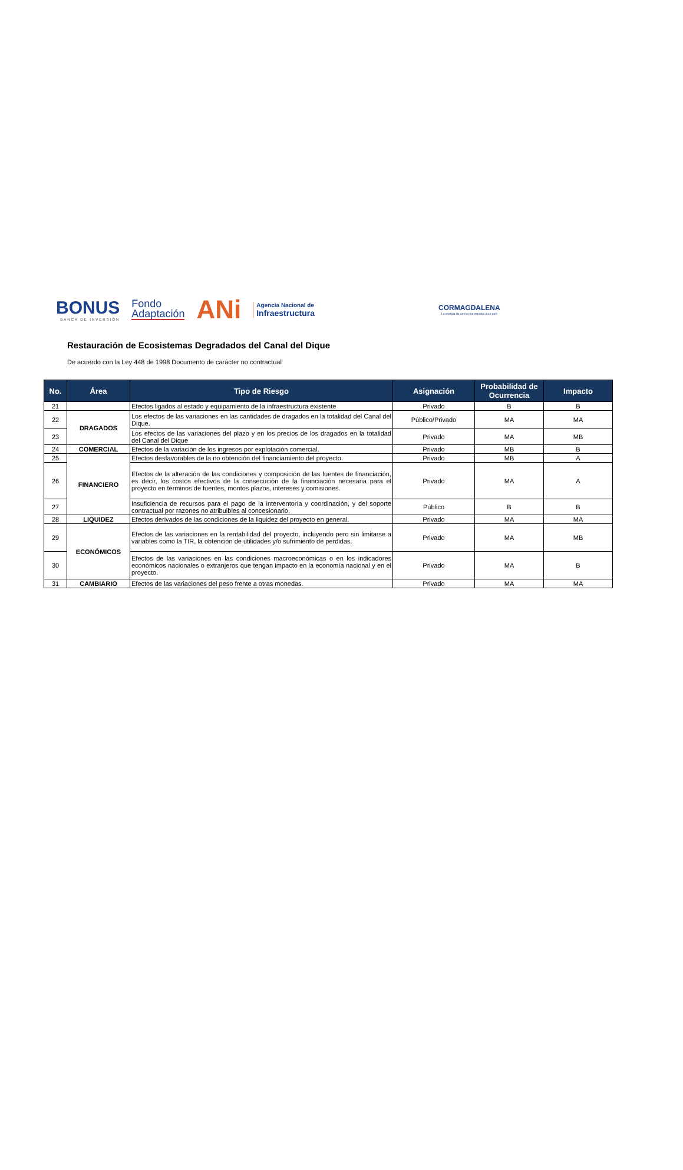BONUS
BANCA DE INVERSIÓN
Fondo
Adaptación
ANi
Agencia Nacional de
Infraestructura
CORMAGDALENA
La energía de un río que impulsa a un país
Restauración de Ecosistemas Degradados del Canal del Dique
De acuerdo con la Ley 448 de 1998 Documento de carácter no contractual
| No. | Área | Tipo de Riesgo | Asignación | Probabilidad de Ocurrencia | Impacto |
| --- | --- | --- | --- | --- | --- |
| 21 | | Efectos ligados al estado y equipamiento de la infraestructura existente | Privado | B | B |
| 22 | DRAGADOS | Los efectos de las variaciones en las cantidades de dragados en la totalidad del Canal del Dique. | Público/Privado | MA | MA |
| 23 | | Los efectos de las variaciones del plazo y en los precios de los dragados en la totalidad del Canal del Dique | Privado | MA | MB |
| 24 | COMERCIAL | Efectos de la variación de los ingresos por explotación comercial. | Privado | MB | B |
| 25 | FINANCIERO | Efectos desfavorables de la no obtención del financiamiento del proyecto. | Privado | MB | A |
| 26 | | Efectos de la alteración de las condiciones y composición de las fuentes de financiación, es decir, los costos efectivos de la consecución de la financiación necesaria para el proyecto en términos de fuentes, montos plazos, intereses y comisiones. | Privado | MA | A |
| 27 | | Insuficiencia de recursos para el pago de la interventoría y coordinación, y del soporte contractual por razones no atribuibles al concesionario. | Público | B | B |
| 28 | LIQUIDEZ | Efectos derivados de las condiciones de la liquidez del proyecto en general. | Privado | MA | MA |
| 29 | ECONÓMICOS | Efectos de las variaciones en la rentabilidad del proyecto, incluyendo pero sin limitarse a variables como la TIR, la obtención de utilidades y/o sufrimiento de perdidas. | Privado | MA | MB |
| 30 | | Efectos de las variaciones en las condiciones macroeconómicas o en los indicadores económicos nacionales o extranjeros que tengan impacto en la economía nacional y en el proyecto. | Privado | MA | B |
| 31 | CAMBIARIO | Efectos de las variaciones del peso frente a otras monedas. | Privado | MA | MA |